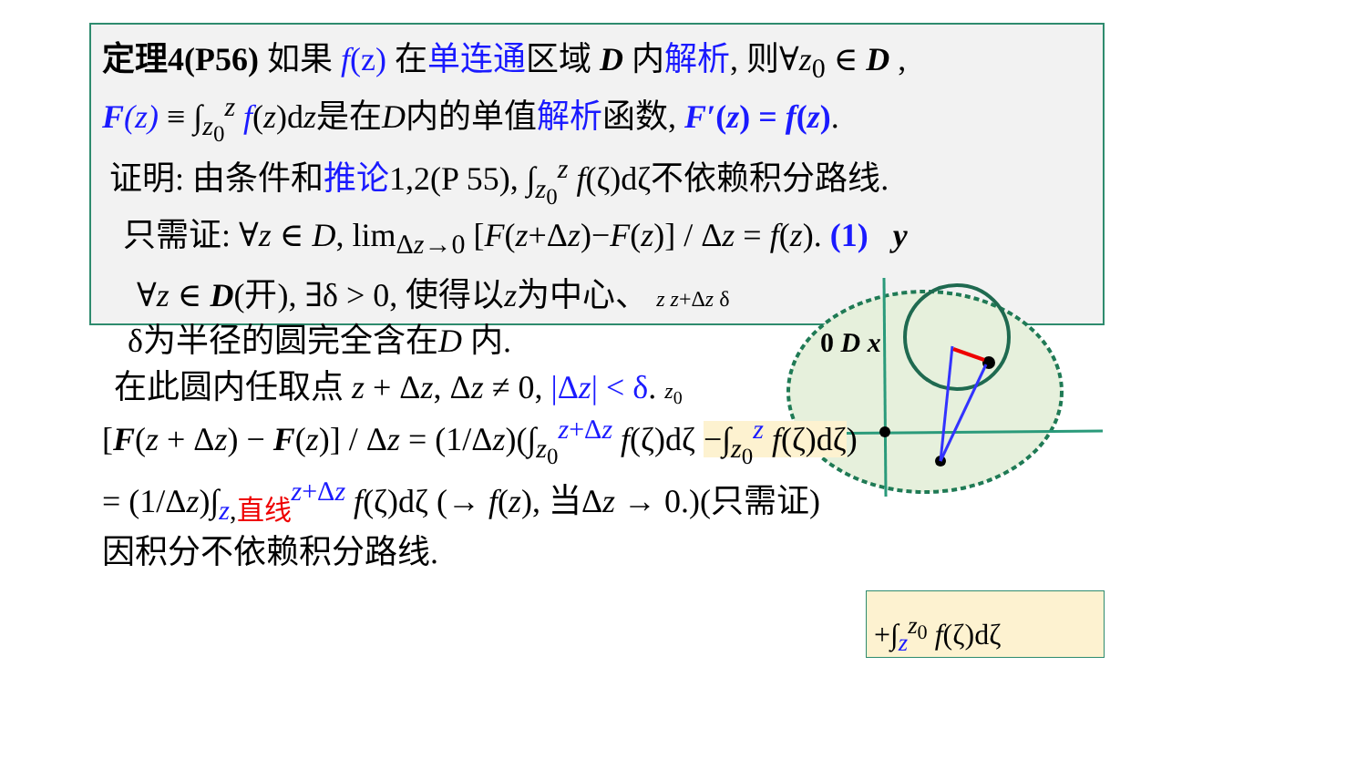定理4(P56) 如果 f(z) 在单连通区域 D 内解析, 则∀z<sub>0</sub> ∈ D ,
F(z) ≡ ∫<sub>z<sub>0</sub></sub><sup>z</sup> f(z)dz是在D内的单值解析函数, F′(z) = f(z).
证明: 由条件和推论1,2(P 55), ∫<sub>z<sub>0</sub></sub><sup>z</sup> f(ζ)dζ不依赖积分路线.
只需证: ∀z ∈ D, lim<sub>Δz→0</sub> [F(z+Δz)−F(z)] / Δz = f(z). (1) y
∀z ∈ D(开), ∃δ > 0, 使得以z为中心、 z z+Δz δ
δ为半径的圆完全含在D 内. 0 D x
在此圆内任取点 z + Δz, Δz ≠ 0, |Δz| < δ. z<sub>0</sub>
[F(z + Δz) − F(z)] / Δz = (1/Δz)(∫<sub>z<sub>0</sub></sub><sup>z+Δz</sup> f(ζ)dζ −∫<sub>z<sub>0</sub></sub><sup>z</sup> f(ζ)dζ)
= (1/Δz)∫<sub>z,直线</sub><sup>z+Δz</sup> f(ζ)dζ (→ f(z), 当Δz → 0.)(只需证)
因积分不依赖积分路线.
+∫<sub>z</sub><sup>z<sub>0</sub></sup> f(ζ)dζ